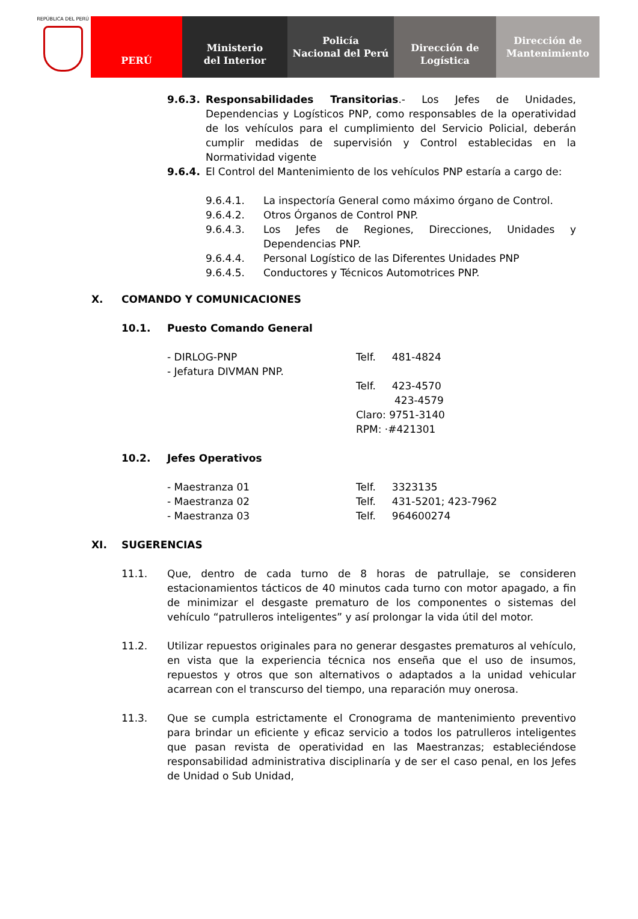REPÚBLICA DEL PERÚ
PERÚ Ministerio
del Interior
Policía
Nacional del Perú
Dirección de
Logística
Dirección de
Mantenimiento
9.6.3. Responsabilidades Transitorias.- Los Jefes de Unidades, Dependencias y Logísticos PNP, como responsables de la operatividad de los vehículos para el cumplimiento del Servicio Policial, deberán cumplir medidas de supervisión y Control establecidas en la Normatividad vigente
9.6.4. El Control del Mantenimiento de los vehículos PNP estaría a cargo de:
9.6.4.1. La inspectoría General como máximo órgano de Control.
9.6.4.2. Otros Órganos de Control PNP.
9.6.4.3. Los Jefes de Regiones, Direcciones, Unidades y Dependencias PNP.
9.6.4.4. Personal Logístico de las Diferentes Unidades PNP
9.6.4.5. Conductores y Técnicos Automotrices PNP.
X. COMANDO Y COMUNICACIONES
10.1. Puesto Comando General
- DIRLOG-PNP
- Jefatura DIVMAN PNP.
Telf. 481-4824
Telf. 423-4570
423-4579
Claro: 9751-3140
RPM: ·#421301
10.2. Jefes Operativos
- Maestranza 01
- Maestranza 02
- Maestranza 03
Telf. 3323135
Telf. 431-5201; 423-7962
Telf. 964600274
XI. SUGERENCIAS
11.1. Que, dentro de cada turno de 8 horas de patrullaje, se consideren estacionamientos tácticos de 40 minutos cada turno con motor apagado, a fin de minimizar el desgaste prematuro de los componentes o sistemas del vehículo “patrulleros inteligentes” y así prolongar la vida útil del motor.
11.2. Utilizar repuestos originales para no generar desgastes prematuros al vehículo, en vista que la experiencia técnica nos enseña que el uso de insumos, repuestos y otros que son alternativos o adaptados a la unidad vehicular acarrean con el transcurso del tiempo, una reparación muy onerosa.
11.3. Que se cumpla estrictamente el Cronograma de mantenimiento preventivo para brindar un eficiente y eficaz servicio a todos los patrulleros inteligentes que pasan revista de operatividad en las Maestranzas; estableciéndose responsabilidad administrativa disciplinaría y de ser el caso penal, en los Jefes de Unidad o Sub Unidad,